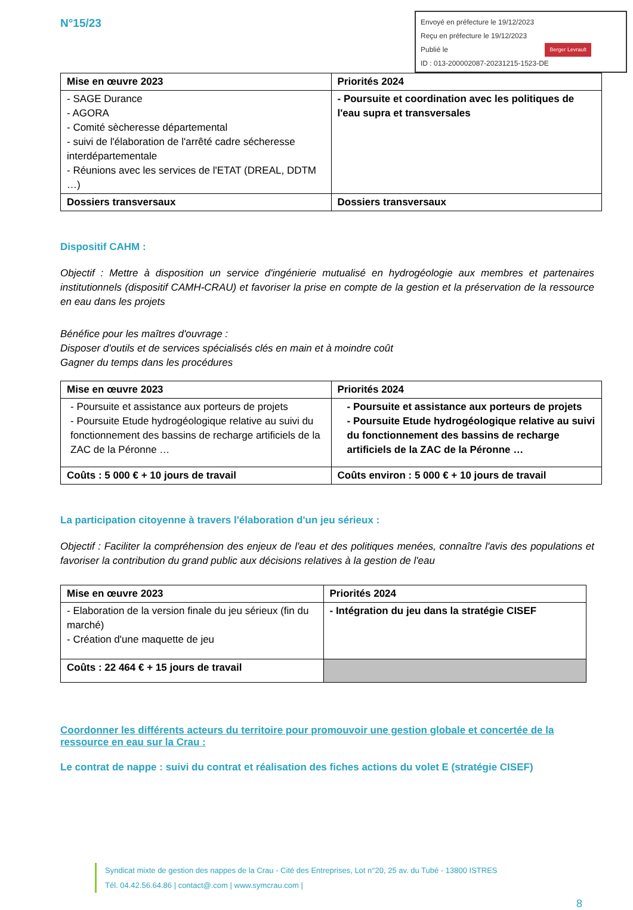N°15/23
Envoyé en préfecture le 19/12/2023
Reçu en préfecture le 19/12/2023
Publié le Berger Levrault
ID : 013-200002087-20231215-1523-DE
| Mise en œuvre 2023 | Priorités 2024 |
| - SAGE Durance - AGORA - Comité sècheresse départemental - suivi de l'élaboration de l'arrêté cadre sécheresse interdépartementale - Réunions avec les services de l'ETAT (DREAL, DDTM …) | - Poursuite et coordination avec les politiques de l'eau supra et transversales |
| Dossiers transversaux | Dossiers transversaux |
Dispositif CAHM :
Objectif : Mettre à disposition un service d'ingénierie mutualisé en hydrogéologie aux membres et partenaires institutionnels (dispositif CAMH-CRAU) et favoriser la prise en compte de la gestion et la préservation de la ressource en eau dans les projets
Bénéfice pour les maîtres d'ouvrage :
Disposer d'outils et de services spécialisés clés en main et à moindre coût
Gagner du temps dans les procédures
| Mise en œuvre 2023 | Priorités 2024 |
| - Poursuite et assistance aux porteurs de projets - Poursuite Etude hydrogéologique relative au suivi du fonctionnement des bassins de recharge artificiels de la ZAC de la Péronne … | - Poursuite et assistance aux porteurs de projets - Poursuite Etude hydrogéologique relative au suivi du fonctionnement des bassins de recharge artificiels de la ZAC de la Péronne … |
| Coûts : 5 000 € + 10 jours de travail | Coûts environ : 5 000 € + 10 jours de travail |
La participation citoyenne à travers l'élaboration d'un jeu sérieux :
Objectif : Faciliter la compréhension des enjeux de l'eau et des politiques menées, connaître l'avis des populations et favoriser la contribution du grand public aux décisions relatives à la gestion de l'eau
| Mise en œuvre 2023 | Priorités 2024 |
| - Elaboration de la version finale du jeu sérieux (fin du marché) - Création d'une maquette de jeu | - Intégration du jeu dans la stratégie CISEF |
| Coûts : 22 464 € + 15 jours de travail | |
Coordonner les différents acteurs du territoire pour promouvoir une gestion globale et concertée de la ressource en eau sur la Crau :
Le contrat de nappe : suivi du contrat et réalisation des fiches actions du volet E (stratégie CISEF)
Syndicat mixte de gestion des nappes de la Crau - Cité des Entreprises, Lot n°20, 25 av. du Tubé - 13800 ISTRES
Tél. 04.42.56.64.86 | contact@.com | www.symcrau.com |
8